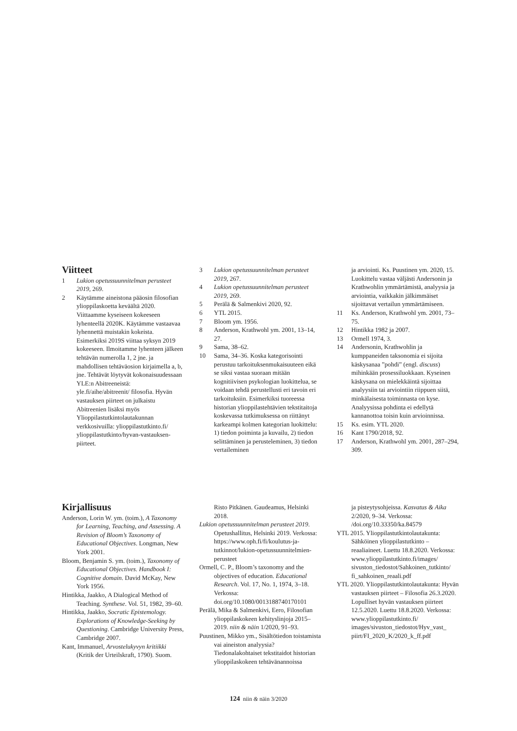Viitteet
1 Lukion opetussuunnitelman perusteet 2019, 269.
2 Käytämme aineistona pääosin filosofian ylioppilaskoetta keväältä 2020. Viittaamme kyseiseen kokeeseen lyhenteellä 2020K. Käytämme vastaavaa lyhennettä muistakin kokeista. Esimerkiksi 2019S viittaa syksyn 2019 kokeeseen. Ilmoitamme lyhenteen jälkeen tehtävän numerolla 1, 2 jne. ja mahdollisen tehtäväosion kirjaimella a, b, jne. Tehtävät löytyvät kokonaisuudessaan YLE:n Abitreeneistä: yle.fi/aihe/abitreenit/ filosofia. Hyvän vastauksen piirteet on julkaistu Abitreenien lisäksi myös Ylioppilastutkintolautakunnan verkkosivuilla: ylioppilastutkinto.fi/ ylioppilastutkinto/hyvan-vastauksen-piirteet.
3 Lukion opetussuunnitelman perusteet 2019, 267.
4 Lukion opetussuunnitelman perusteet 2019, 269.
5 Perälä & Salmenkivi 2020, 92.
6 YTL 2015.
7 Bloom ym. 1956.
8 Anderson, Krathwohl ym. 2001, 13–14, 27.
9 Sama, 38–62.
10 Sama, 34–36. Koska kategorisointi perustuu tarkoituksenmukaisuuteen eikä se siksi vastaa suoraan mitään kognitiivisen psykologian luokittelua, se voidaan tehdä perustellusti eri tavoin eri tarkoituksiin. Esimerkiksi tuoreessa historian ylioppilastehtävien tekstitaitoja koskevassa tutkimuksessa on riittänyt karkeampi kolmen kategorian luokittelu: 1) tiedon poiminta ja kuvailu, 2) tiedon selittäminen ja perusteleminen, 3) tiedon vertaileminen
ja arviointi. Ks. Puustinen ym. 2020, 15. Luokittelu vastaa väljästi Andersonin ja Krathwohlin ymmärtämistä, analyysia ja arviointia, vaikkakin jälkimmäiset sijoittavat vertailun ymmärtämiseen.
11 Ks. Anderson, Krathwohl ym. 2001, 73–75.
12 Hintikka 1982 ja 2007.
13 Ormell 1974, 3.
14 Andersonin, Krathwohlin ja kumppaneiden taksonomia ei sijoita käskysanaa ”pohdi” (engl. discuss) mihinkään prosessiluokkaan. Kyseinen käskysana on mielekkäintä sijoittaa analyysiin tai arviointiin riippuen siitä, minkälaisesta toiminnasta on kyse. Analyysissa pohdinta ei edellytä kannanottoa toisin kuin arvioinnissa.
15 Ks. esim. YTL 2020.
16 Kant 1790/2018, 92.
17 Anderson, Krathwohl ym. 2001, 287–294, 309.
Kirjallisuus
Anderson, Lorin W. ym. (toim.), A Taxonomy for Learning, Teaching, and Assessing. A Revision of Bloom’s Taxonomy of Educational Objectives. Longman, New York 2001.
Bloom, Benjamin S. ym. (toim.), Taxonomy of Educational Objectives. Handbook I: Cognitive domain. David McKay, New York 1956.
Hintikka, Jaakko, A Dialogical Method of Teaching. Synthese. Vol. 51, 1982, 39–60.
Hintikka, Jaakko, Socratic Epistemology. Explorations of Knowledge-Seeking by Questioning. Cambridge University Press, Cambridge 2007.
Kant, Immanuel, Arvostelukyvyn kritiikki (Kritik der Urteilskraft, 1790). Suom.
Risto Pitkänen. Gaudeamus, Helsinki 2018.
Lukion opetussuunnitelman perusteet 2019. Opetushallitus, Helsinki 2019. Verkossa: https://www.oph.fi/fi/koulutus-ja-tutkinnot/lukion-opetussuunnitelmien-perusteet
Ormell, C. P., Bloom’s taxonomy and the objectives of education. Educational Research. Vol. 17, No. 1, 1974, 3–18. Verkossa: doi.org/10.1080/0013188740170101
Perälä, Mika & Salmenkivi, Eero, Filosofian ylioppilaskokeen kehityslinjoja 2015–2019. niin & näin 1/2020, 91–93.
Puustinen, Mikko ym., Sisältötiedon toistamista vai aineiston analyysia? Tiedonalakohtaiset tekstitaidot historian ylioppilaskokeen tehtävänannoissa
ja pisteytysohjeissa. Kasvatus & Aika 2/2020, 9–34. Verkossa: /doi.org/10.33350/ka.84579
YTL 2015. Ylioppilastutkintolautakunta: Sähköinen ylioppilastutkinto – reaaliaineet. Luettu 18.8.2020. Verkossa: www.ylioppilastutkinto.fi/images/ sivuston_tiedostot/Sahkoinen_tutkinto/ fi_sahkoinen_reaali.pdf
YTL 2020. Ylioppilastutkintolautakunta: Hyvän vastauksen piirteet – Filosofia 26.3.2020. Lopulliset hyvän vastauksen piirteet 12.5.2020. Luettu 18.8.2020. Verkossa: www.ylioppilastutkinto.fi/ images/sivuston_tiedostot/Hyv_vast_ piirt/FI_2020_K/2020_k_ff.pdf
124 niin & näin 3/2020